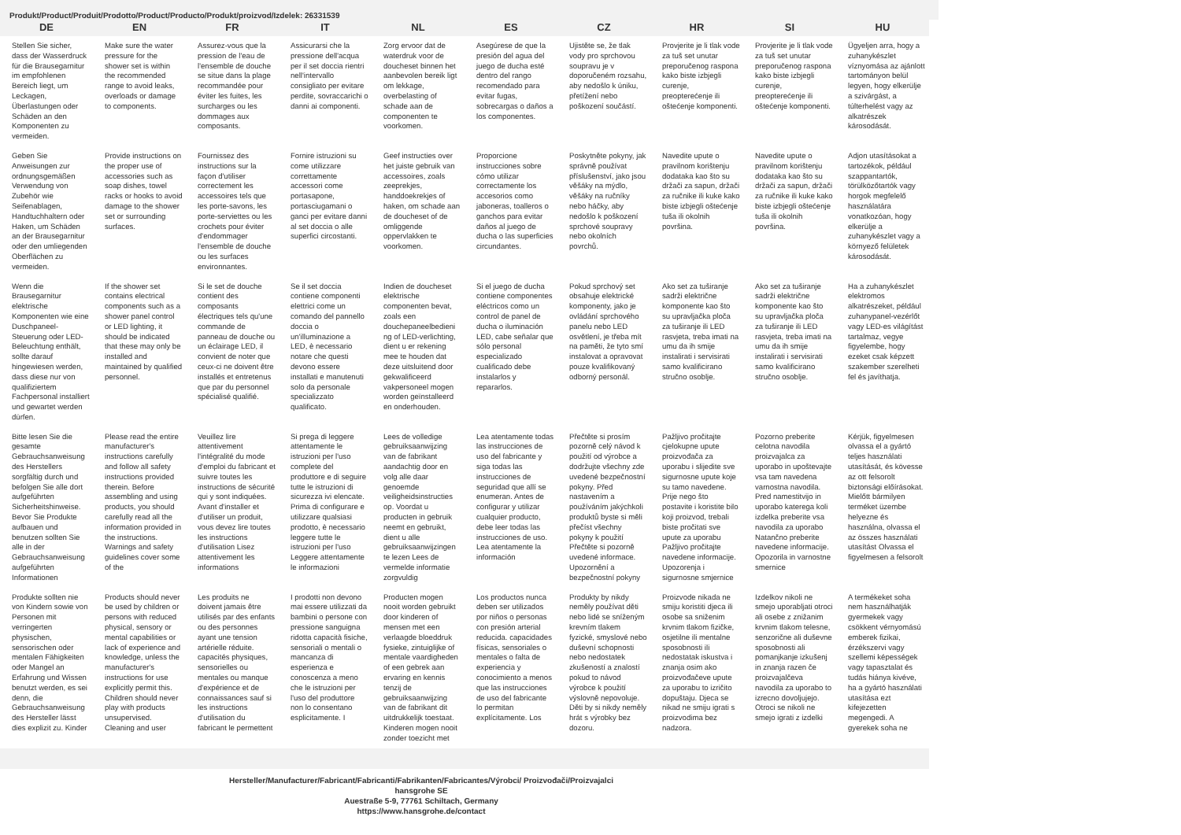Produkt/Product/Produit/Prodotto/Product/Producto/Produkt/proizvod/Izdelek: 26331539
| DE | EN | FR | IT | NL | ES | CZ | HR | SI | HU |
| --- | --- | --- | --- | --- | --- | --- | --- | --- | --- |
| Stellen Sie sicher, dass der Wasserdruck für die Brausegarnitur im empfohlenen Bereich liegt, um Leckagen, Überlastungen oder Schäden an den Komponenten zu vermeiden. | Make sure the water pressure for the shower set is within the recommended range to avoid leaks, overloads or damage to components. | Assurez-vous que la pression de l'eau de l'ensemble de douche se situe dans la plage recommandée pour éviter les fuites, les surcharges ou les dommages aux composants. | Assicurarsi che la pressione dell'acqua per il set doccia rientri nell'intervallo consigliato per evitare perdite, sovraccarichi o danni ai componenti. | Zorg ervoor dat de waterdruk voor de doucheset binnen het aanbevolen bereik ligt om lekkage, overbelasting of schade aan de componenten te voorkomen. | Asegúrese de que la presión del agua del juego de ducha esté dentro del rango recomendado para evitar fugas, sobrecargas o daños a los componentes. | Ujistěte se, že tlak vody pro sprchovou soupravu je v doporučeném rozsahu, aby nedošlo k úniku, přetížení nebo poškození součástí. | Provjerite je li tlak vode za tuš set unutar preporučenog raspona kako biste izbjegli curenje, preopterećenje ili oštećenje komponenti. | Provjerite je li tlak vode za tuš set unutar preporučenog raspona kako biste izbjegli curenje, preopterećenje ili oštećenje komponenti. | Ügyeljen arra, hogy a zuhanykészlet víznyomása az ajánlott tartományon belül legyen, hogy elkerülje a szivárgást, a túlterhelést vagy az alkatrészek károsodását. |
| Geben Sie Anweisungen zur ordnungsgemäßen Verwendung von Zubehör wie Seifenablagen, Handtuchhaltern oder Haken, um Schäden an der Brausegarnitur oder den umliegenden Oberflächen zu vermeiden. | Provide instructions on the proper use of accessories such as soap dishes, towel racks or hooks to avoid damage to the shower set or surrounding surfaces. | Fournissez des instructions sur la façon d'utiliser correctement les accessoires tels que les porte-savons, les porte-serviettes ou les crochets pour éviter d'endommager l'ensemble de douche ou les surfaces environnantes. | Fornire istruzioni su come utilizzare correttamente accessori come portasapone, portasciugamani o ganci per evitare danni al set doccia o alle superfici circostanti. | Geef instructies over het juiste gebruik van accessoires, zoals zeeprekjes, handdoekrekjes of haken, om schade aan de doucheset of de omliggende oppervlakken te voorkomen. | Proporcione instrucciones sobre cómo utilizar correctamente los accesorios como jaboneras, toalleros o ganchos para evitar daños al juego de ducha o las superficies circundantes. | Poskytněte pokyny, jak správně používat příslušenství, jako jsou věšáky na mýdlo, věšáky na ručníky nebo háčky, aby nedošlo k poškození sprchové soupravy nebo okolních povrchů. | Navedite upute o pravilnom korištenju dodataka kao što su držači za sapun, držači za ručnike ili kuke kako biste izbjegli oštećenje tuša ili okolnih površina. | Navedite upute o pravilnom korištenju dodataka kao što su držači za sapun, držači za ručnike ili kuke kako biste izbjegli oštećenje tuša ili okolnih površina. | Adjon utasításokat a tartozékok, például szappantartók, törülközőtartók vagy horgok megfelelő használatára vonatkozóan, hogy elkerülje a zuhanykészlet vagy a környező felületek károsodását. |
| Wenn die Brausegarnitur elektrische Komponenten wie eine Duschpaneel-Steuerung oder LED-Beleuchtung enthält, sollte darauf hingewiesen werden, dass diese nur von qualifiziertem Fachpersonal installiert und gewartet werden dürfen. | If the shower set contains electrical components such as a shower panel control or LED lighting, it should be indicated that these may only be installed and maintained by qualified personnel. | Si le set de douche contient des composants électriques tels qu'une commande de panneau de douche ou un éclairage LED, il convient de noter que ceux-ci ne doivent être installés et entretenus que par du personnel spécialisé qualifié. | Se il set doccia contiene componenti elettrici come un comando del pannello doccia o un'illuminazione a LED, è necessario notare che questi devono essere installati e manutenuti solo da personale specializzato qualificato. | Indien de doucheset elektrische componenten bevat, zoals een douchepaneelbedieni ng of LED-verlichting, dient u er rekening mee te houden dat deze uitsluitend door gekwalificeerd vakpersoneel mogen worden geïnstalleerd en onderhouden. | Si el juego de ducha contiene componentes eléctricos como un control de panel de ducha o iluminación LED, cabe señalar que sólo personal especializado cualificado debe instalarlos y repararlos. | Pokud sprchový set obsahuje elektrické komponenty, jako je ovládání sprchového panelu nebo LED osvětlení, je třeba mít na paměti, že tyto smí instalovat a opravovat pouze kvalifikovaný odborný personál. | Ako set za tuširanje sadrži električne komponente kao što su upravljačka ploča za tuširanje ili LED rasvjeta, treba imati na umu da ih smije instalirati i servisirati samo kvalificirano stručno osoblje. | Ako set za tuširanje sadrži električne komponente kao što su upravljačka ploča za tuširanje ili LED rasvjeta, treba imati na umu da ih smije instalirati i servisirati samo kvalificirano stručno osoblje. | Ha a zuhanykészlet elektromos alkatrészeket, például zuhanypanel-vezérlőt vagy LED-es világítást tartalmaz, vegye figyelembe, hogy ezeket csak képzett szakember szerelheti fel és javíthatja. |
| Bitte lesen Sie die gesamte Gebrauchsanweisung des Herstellers sorgfältig durch und befolgen Sie alle dort aufgeführten Sicherheitshinweise. Bevor Sie Produkte aufbauen und benutzen sollten Sie alle in der Gebrauchsanweisung aufgeführten Informationen | Please read the entire manufacturer's instructions carefully and follow all safety instructions provided therein. Before assembling and using products, you should carefully read all the information provided in the instructions. Warnings and safety guidelines cover some of the | Veuillez lire attentivement l'intégralité du mode d'emploi du fabricant et suivre toutes les instructions de sécurité qui y sont indiquées. Avant d'installer et d'utiliser un produit, vous devez lire toutes les instructions d'utilisation Lisez attentivement les informations | Si prega di leggere attentamente le istruzioni per l'uso complete del produttore e di seguire tutte le istruzioni di sicurezza ivi elencate. Prima di configurare e utilizzare qualsiasi prodotto, è necessario leggere tutte le istruzioni per l'uso Leggere attentamente le informazioni | Lees de volledige gebruiksaanwijzing van de fabrikant aandachtig door en volg alle daar genoemde veiligheidsinstructies op. Voordat u producten in gebruik neemt en gebruikt, dient u alle gebruiksaanwijzingen te lezen Lees de vermelde informatie zorgvuldig | Lea atentamente todas las instrucciones de uso del fabricante y siga todas las instrucciones de seguridad que allí se enumeran. Antes de configurar y utilizar cualquier producto, debe leer todas las instrucciones de uso. Lea atentamente la información | Přečtěte si prosím pozorně celý návod k použití od výrobce a dodržujte všechny zde uvedené bezpečnostní pokyny. Před nastavením a používáním jakýchkoli produktů byste si měli přečíst všechny pokyny k použití Přečtěte si pozorně uvedené informace. Upozornění a bezpečnostní pokyny | Pažljivo pročitajte cjelokupne upute proizvođača za uporabu i slijedite sve sigurnosne upute koje su tamo navedene. Prije nego što postavite i koristite bilo koji proizvod, trebali biste pročitati sve upute za uporabu Pažljivo pročitajte navedene informacije. Upozorenja i sigurnosne smjernice | Pozorno preberite celotna navodila proizvajalca za uporabo in upoštevajte vsa tam navedena varnostna navodila. Pred namestitvijo in uporabo katerega koli izdelka preberite vsa navodila za uporabo Natančno preberite navedene informacije. Opozorila in varnostne smernice | Kérjük, figyelmesen olvassa el a gyártó teljes használati utasítását, és kövesse az ott felsorolt biztonsági előírásokat. Mielőtt bármilyen terméket üzembe helyezne és használna, olvassa el az összes használati utasítást Olvassa el figyelmesen a felsorolt |
| Produkte sollten nie von Kindern sowie von Personen mit verringerten physischen, sensorischen oder mentalen Fähigkeiten oder Mangel an Erfahrung und Wissen benutzt werden, es sei denn, die Gebrauchsanweisung des Hersteller lässt dies explizit zu. Kinder | Products should never be used by children or persons with reduced physical, sensory or mental capabilities or lack of experience and knowledge, unless the manufacturer's instructions for use explicitly permit this. Children should never play with products unsupervised. Cleaning and user | Les produits ne doivent jamais être utilisés par des enfants ou des personnes ayant une tension artérielle réduite. capacités physiques, sensorielles ou mentales ou manque d'expérience et de connaissances sauf si les instructions d'utilisation du fabricant le permettent | I prodotti non devono mai essere utilizzati da bambini o persone con pressione sanguigna ridotta capacità fisiche, sensoriali o mentali o mancanza di esperienza e conoscenza a meno che le istruzioni per l'uso del produttore non lo consentano esplicitamente. I | Producten mogen nooit worden gebruikt door kinderen of mensen met een verlaagde bloeddruk fysieke, zintuiglijke of mentale vaardigheden of een gebrek aan ervaring en kennis tenzij de gebruiksaanwijzing van de fabrikant dit uitdrukkelijk toestaat. Kinderen mogen nooit zonder toezicht met | Los productos nunca deben ser utilizados por niños o personas con presión arterial reducida. capacidades físicas, sensoriales o mentales o falta de experiencia y conocimiento a menos que las instrucciones de uso del fabricante lo permitan explícitamente. Los | Produkty by nikdy neměly používat děti nebo lidé se sníženým krevním tlakem fyzické, smyslové nebo duševní schopnosti nebo nedostatek zkušeností a znalostí pokud to návod výrobce k použití výslovně nepovoluje. Děti by si nikdy neměly hrát s výrobky bez dozoru. | Proizvode nikada ne smiju koristiti djeca ili osobe sa sniženim krvnim tlakom fizičke, osjetilne ili mentalne sposobnosti ili nedostatak iskustva i znanja osim ako proizvođačeve upute za uporabu to izričito dopuštaju. Djeca se nikad ne smiju igrati s proizvodima bez nadzora. | Izdelkov nikoli ne smejo uporabljati otroci ali osebe z znižanim krvnim tlakom telesne, senzorične ali duševne sposobnosti ali pomanjkanje izkušenj in znanja razen če proizvajalčeva navodila za uporabo to izrecno dovoljujejo. Otroci se nikoli ne smejo igrati z izdelki | A termékeket soha nem használhatják gyermekek vagy csökkent vérnyomású emberek fizikai, érzékszervi vagy szellemi képességek vagy tapasztalat és tudás hiánya kivéve, ha a gyártó használati utasítása ezt kifejezetten megengedi. A gyerekek soha ne |
Hersteller/Manufacturer/Fabricant/Fabricanti/Fabrikanten/Fabricantes/Výrobci/ Proizvođači/Proizvajalci
hansgrohe SE
Auestraße 5-9, 77761 Schiltach, Germany
https://www.hansgrohe.de/contact